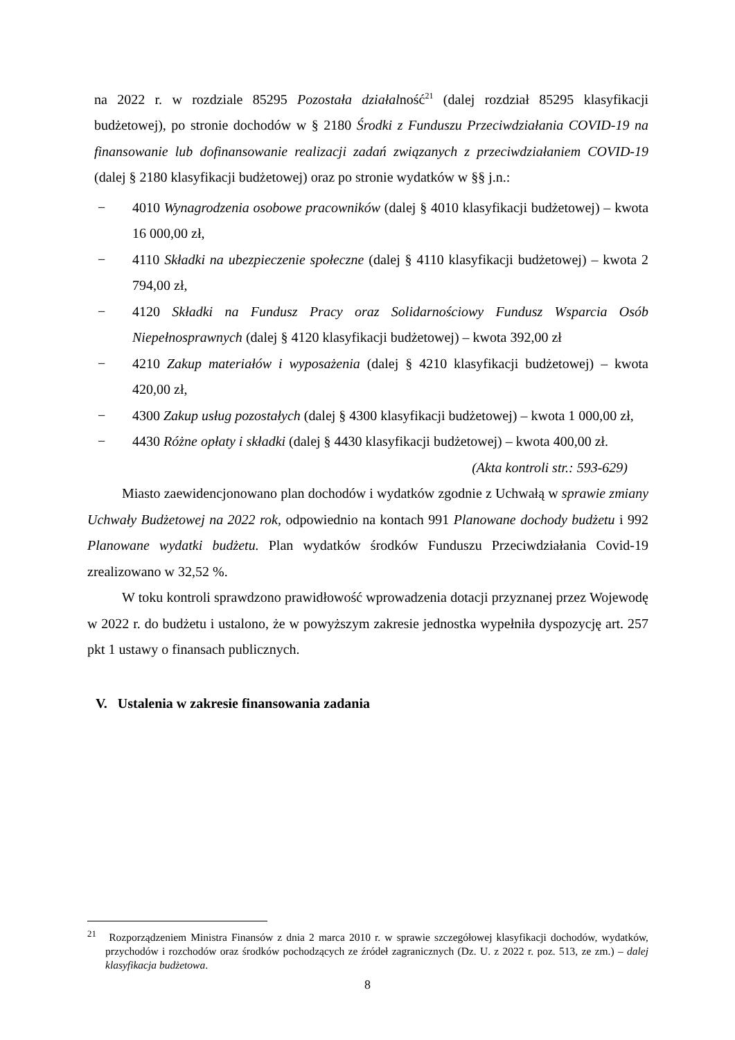na 2022 r. w rozdziale 85295 Pozostała działalność<sup>21</sup> (dalej rozdział 85295 klasyfikacji budżetowej), po stronie dochodów w § 2180 Środki z Funduszu Przeciwdziałania COVID-19 na finansowanie lub dofinansowanie realizacji zadań związanych z przeciwdziałaniem COVID-19 (dalej § 2180 klasyfikacji budżetowej) oraz po stronie wydatków w §§ j.n.:
− 4010 Wynagrodzenia osobowe pracowników (dalej § 4010 klasyfikacji budżetowej) – kwota 16 000,00 zł,
− 4110 Składki na ubezpieczenie społeczne (dalej § 4110 klasyfikacji budżetowej) – kwota 2 794,00 zł,
− 4120 Składki na Fundusz Pracy oraz Solidarnościowy Fundusz Wsparcia Osób Niepełnosprawnych (dalej § 4120 klasyfikacji budżetowej) – kwota 392,00 zł
− 4210 Zakup materiałów i wyposażenia (dalej § 4210 klasyfikacji budżetowej) – kwota 420,00 zł,
− 4300 Zakup usług pozostałych (dalej § 4300 klasyfikacji budżetowej) – kwota 1 000,00 zł,
− 4430 Różne opłaty i składki (dalej § 4430 klasyfikacji budżetowej) – kwota 400,00 zł.
(Akta kontroli str.: 593-629)
Miasto zaewidencjonowano plan dochodów i wydatków zgodnie z Uchwałą w sprawie zmiany Uchwały Budżetowej na 2022 rok, odpowiednio na kontach 991 Planowane dochody budżetu i 992 Planowane wydatki budżetu. Plan wydatków środków Funduszu Przeciwdziałania Covid-19 zrealizowano w 32,52 %.
W toku kontroli sprawdzono prawidłowość wprowadzenia dotacji przyznanej przez Wojewodę w 2022 r. do budżetu i ustalono, że w powyższym zakresie jednostka wypełniła dyspozycję art. 257 pkt 1 ustawy o finansach publicznych.
V. Ustalenia w zakresie finansowania zadania
<sup>21</sup> Rozporządzeniem Ministra Finansów z dnia 2 marca 2010 r. w sprawie szczegółowej klasyfikacji dochodów, wydatków, przychodów i rozchodów oraz środków pochodzących ze źródeł zagranicznych (Dz. U. z 2022 r. poz. 513, ze zm.) – dalej klasyfikacja budżetowa.
8